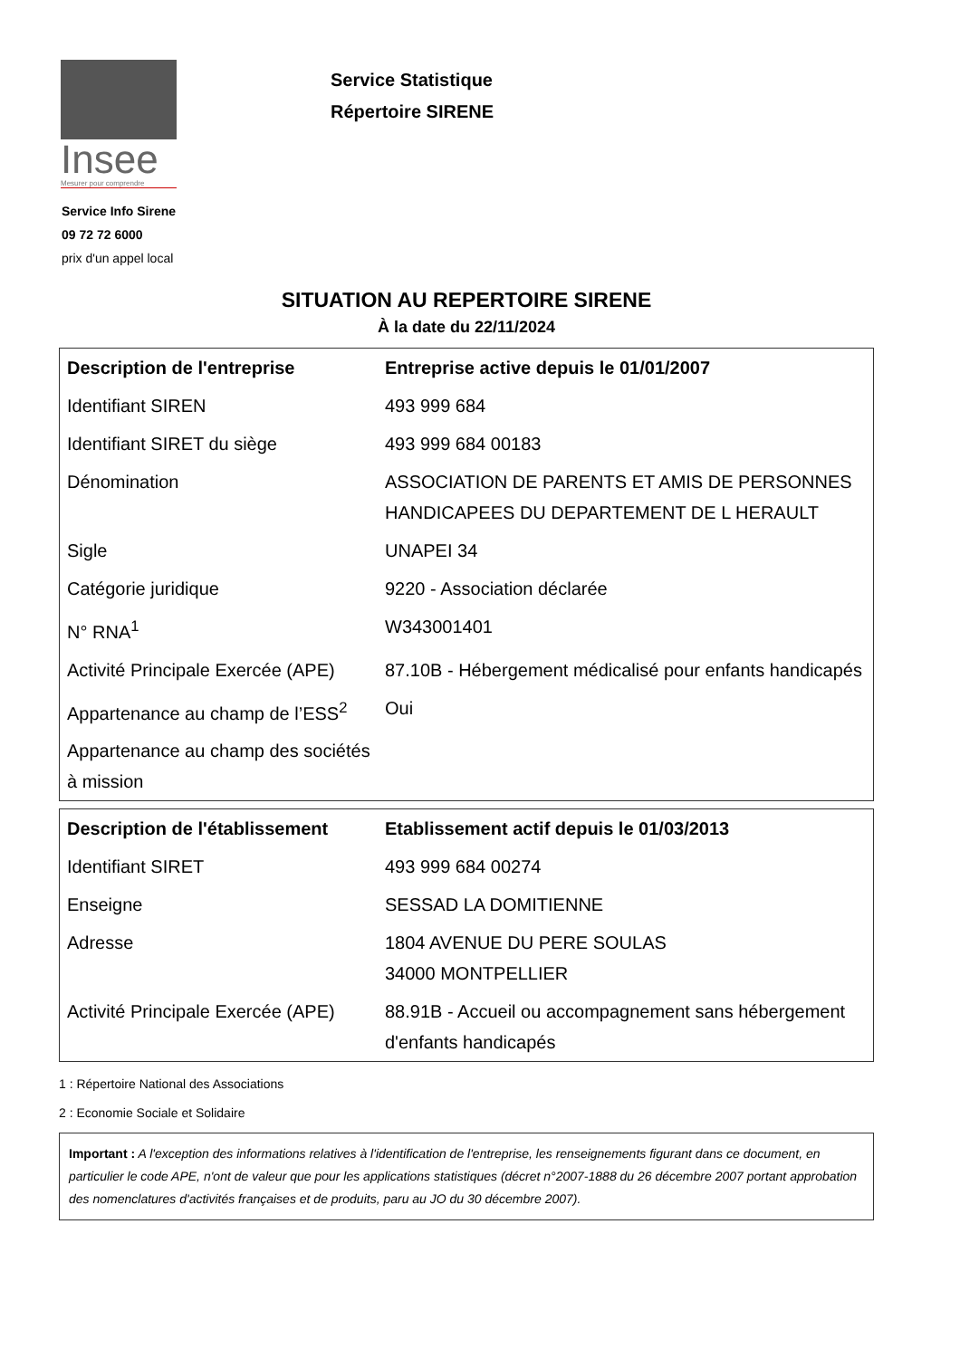Insee
Mesurer pour comprendre
Service Info Sirene
09 72 72 6000
prix d'un appel local
Service Statistique
Répertoire SIRENE
SITUATION AU REPERTOIRE SIRENE
À la date du 22/11/2024
| Description de l'entreprise | Entreprise active depuis le 01/01/2007 |
| --- | --- |
| Identifiant SIREN | 493 999 684 |
| Identifiant SIRET du siège | 493 999 684 00183 |
| Dénomination | ASSOCIATION DE PARENTS ET AMIS DE PERSONNES HANDICAPEES DU DEPARTEMENT DE L HERAULT |
| Sigle | UNAPEI 34 |
| Catégorie juridique | 9220 - Association déclarée |
| N° RNA<sup>1</sup> | W343001401 |
| Activité Principale Exercée (APE) | 87.10B - Hébergement médicalisé pour enfants handicapés |
| Appartenance au champ de l’ESS<sup>2</sup> | Oui |
| Appartenance au champ des sociétés à mission | |
| Description de l'établissement | Etablissement actif depuis le 01/03/2013 |
| --- | --- |
| Identifiant SIRET | 493 999 684 00274 |
| Enseigne | SESSAD LA DOMITIENNE |
| Adresse | 1804 AVENUE DU PERE SOULAS 34000 MONTPELLIER |
| Activité Principale Exercée (APE) | 88.91B - Accueil ou accompagnement sans hébergement d'enfants handicapés |
1 : Répertoire National des Associations
2 : Economie Sociale et Solidaire
Important : A l'exception des informations relatives à l'identification de l'entreprise, les renseignements figurant dans ce document, en particulier le code APE, n'ont de valeur que pour les applications statistiques (décret n°2007-1888 du 26 décembre 2007 portant approbation des nomenclatures d'activités françaises et de produits, paru au JO du 30 décembre 2007).